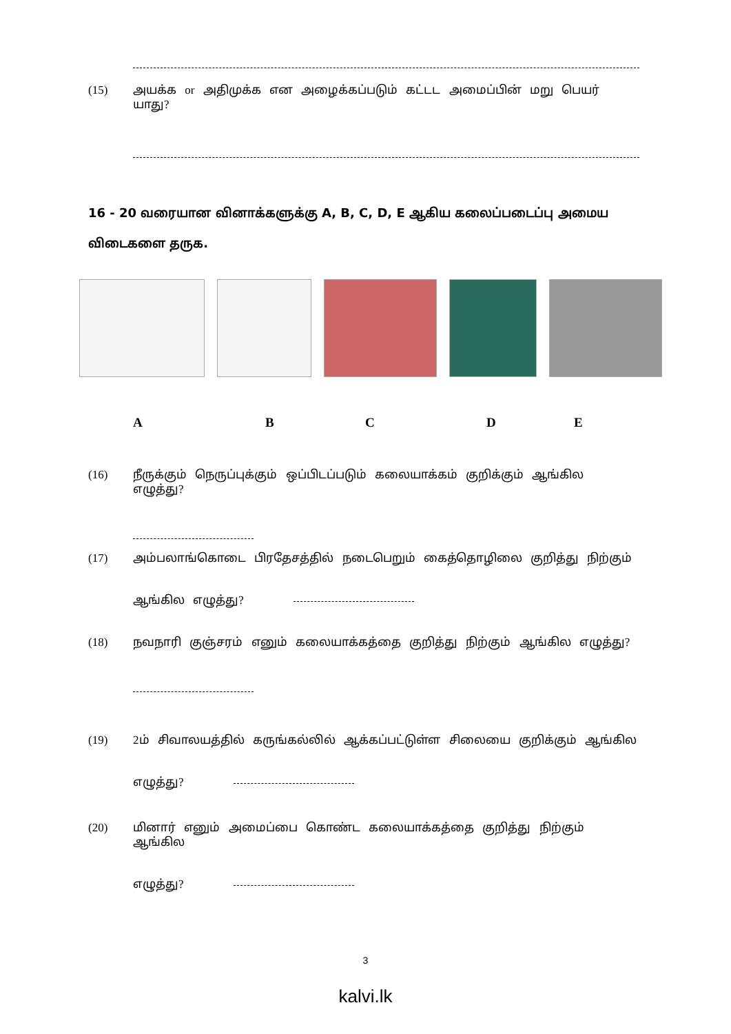(15) அயக்க or அதிமுக்க என அழைக்கப்படும் கட்டட அமைப்பின் மறு பெயர் யாது?
16 - 20 வரையான வினாக்களுக்கு A, B, C, D, E ஆகிய கலைப்படைப்பு அமைய விடைகளை தருக.
ABCDE
(16) நீருக்கும் நெருப்புக்கும் ஒப்பிடப்படும் கலையாக்கம் குறிக்கும் ஆங்கில எழுத்து?
(17) அம்பலாங்கொடை பிரதேசத்தில் நடைபெறும் கைத்தொழிலை குறித்து நிற்கும்
ஆங்கில எழுத்து?
(18) நவநாரி குஞ்சரம் எனும் கலையாக்கத்தை குறித்து நிற்கும் ஆங்கில எழுத்து?
(19) 2ம் சிவாலயத்தில் கருங்கல்லில் ஆக்கப்பட்டுள்ள சிலையை குறிக்கும் ஆங்கில
எழுத்து?
(20) மினார் எனும் அமைப்பை கொண்ட கலையாக்கத்தை குறித்து நிற்கும் ஆங்கில
எழுத்து?
3
kalvi.lk